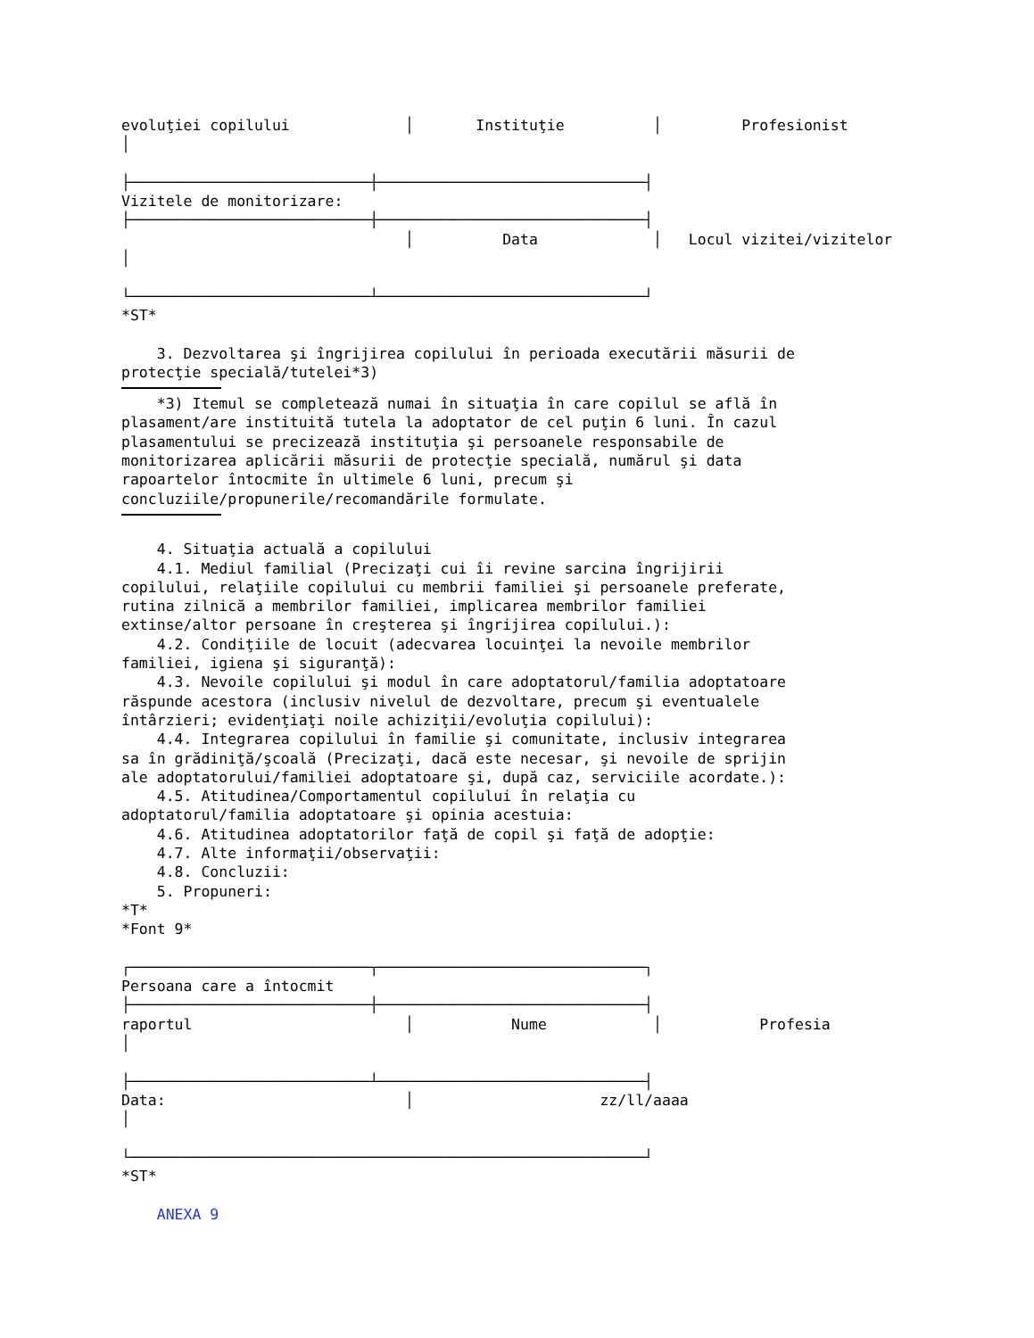evoluţiei copilului             │       Instituţie          │         Profesionist
│

├───────────────────────────┼──────────────────────────────┤
Vizitele de monitorizare:
├───────────────────────────┼──────────────────────────────┤
                                │          Data             │   Locul vizitei/vizitelor
│

└───────────────────────────┴──────────────────────────────┘
*ST*

    3. Dezvoltarea şi îngrijirea copilului în perioada executării măsurii de
protecţie specială/tutelei*3)
    *3) Itemul se completează numai în situaţia în care copilul se află în
plasament/are instituită tutela la adoptator de cel puţin 6 luni. În cazul
plasamentului se precizează instituţia şi persoanele responsabile de
monitorizarea aplicării măsurii de protecţie specială, numărul şi data
rapoartelor întocmite în ultimele 6 luni, precum şi
concluziile/propunerile/recomandările formulate.
    4. Situaţia actuală a copilului
    4.1. Mediul familial (Precizaţi cui îi revine sarcina îngrijirii
copilului, relaţiile copilului cu membrii familiei şi persoanele preferate,
rutina zilnică a membrilor familiei, implicarea membrilor familiei
extinse/altor persoane în creşterea şi îngrijirea copilului.):
    4.2. Condiţiile de locuit (adecvarea locuinţei la nevoile membrilor
familiei, igiena şi siguranţă):
    4.3. Nevoile copilului şi modul în care adoptatorul/familia adoptatoare
răspunde acestora (inclusiv nivelul de dezvoltare, precum şi eventualele
întârzieri; evidenţiaţi noile achiziţii/evoluţia copilului):
    4.4. Integrarea copilului în familie şi comunitate, inclusiv integrarea
sa în grădiniţă/şcoală (Precizaţi, dacă este necesar, şi nevoile de sprijin
ale adoptatorului/familiei adoptatoare şi, după caz, serviciile acordate.):
    4.5. Atitudinea/Comportamentul copilului în relaţia cu
adoptatorul/familia adoptatoare şi opinia acestuia:
    4.6. Atitudinea adoptatorilor faţă de copil şi faţă de adopţie:
    4.7. Alte informaţii/observaţii:
    4.8. Concluzii:
    5. Propuneri:
*T*
*Font 9*

┌───────────────────────────┬──────────────────────────────┐
Persoana care a întocmit
├───────────────────────────┼──────────────────────────────┤
raportul                        │           Nume            │           Profesia
│

├───────────────────────────┴──────────────────────────────┤
Data:                           │                     zz/ll/aaaa
│

└──────────────────────────────────────────────────────────┘
*ST*

    ANEXA 9